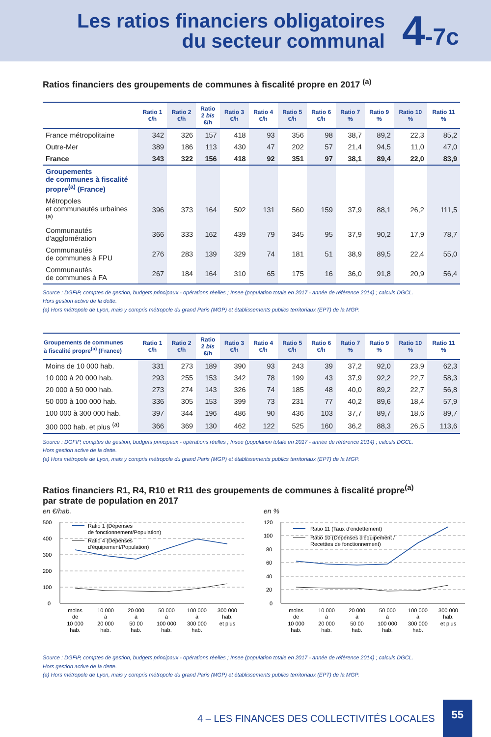Les ratios financiers obligatoires
du secteur communal
4-7c
Ratios financiers des groupements de communes à fiscalité propre en 2017 <sup>(a)</sup>
| | Ratio 1 €/h | Ratio 2 €/h | Ratio 2 bis €/h | Ratio 3 €/h | Ratio 4 €/h | Ratio 5 €/h | Ratio 6 €/h | Ratio 7 % | Ratio 9 % | Ratio 10 % | Ratio 11 % |
| --- | --- | --- | --- | --- | --- | --- | --- | --- | --- | --- | --- |
| France métropolitaine | 342 | 326 | 157 | 418 | 93 | 356 | 98 | 38,7 | 89,2 | 22,3 | 85,2 |
| Outre-Mer | 389 | 186 | 113 | 430 | 47 | 202 | 57 | 21,4 | 94,5 | 11,0 | 47,0 |
| France | 343 | 322 | 156 | 418 | 92 | 351 | 97 | 38,1 | 89,4 | 22,0 | 83,9 |
| Groupements de communes à fiscalité propre<sup>(a)</sup> (France) | | | | | | | | | | | |
| Métropoles et communautés urbaines <sup>(a)</sup> | 396 | 373 | 164 | 502 | 131 | 560 | 159 | 37,9 | 88,1 | 26,2 | 111,5 |
| Communautés d'agglomération | 366 | 333 | 162 | 439 | 79 | 345 | 95 | 37,9 | 90,2 | 17,9 | 78,7 |
| Communautés de communes à FPU | 276 | 283 | 139 | 329 | 74 | 181 | 51 | 38,9 | 89,5 | 22,4 | 55,0 |
| Communautés de communes à FA | 267 | 184 | 164 | 310 | 65 | 175 | 16 | 36,0 | 91,8 | 20,9 | 56,4 |
Source : DGFIP, comptes de gestion, budgets principaux - opérations réelles ; Insee (population totale en 2017 - année de référence 2014) ; calculs DGCL.
Hors gestion active de la dette.
(a) Hors métropole de Lyon, mais y compris métropole du grand Paris (MGP) et établissements publics territoriaux (EPT) de la MGP.
| Groupements de communes à fiscalité propre<sup>(a)</sup> (France) | Ratio 1 €/h | Ratio 2 €/h | Ratio 2 bis €/h | Ratio 3 €/h | Ratio 4 €/h | Ratio 5 €/h | Ratio 6 €/h | Ratio 7 % | Ratio 9 % | Ratio 10 % | Ratio 11 % |
| --- | --- | --- | --- | --- | --- | --- | --- | --- | --- | --- | --- |
| Moins de 10 000 hab. | 331 | 273 | 189 | 390 | 93 | 243 | 39 | 37,2 | 92,0 | 23,9 | 62,3 |
| 10 000 à 20 000 hab. | 293 | 255 | 153 | 342 | 78 | 199 | 43 | 37,9 | 92,2 | 22,7 | 58,3 |
| 20 000 à 50 000 hab. | 273 | 274 | 143 | 326 | 74 | 185 | 48 | 40,0 | 89,2 | 22,7 | 56,8 |
| 50 000 à 100 000 hab. | 336 | 305 | 153 | 399 | 73 | 231 | 77 | 40,2 | 89,6 | 18,4 | 57,9 |
| 100 000 à 300 000 hab. | 397 | 344 | 196 | 486 | 90 | 436 | 103 | 37,7 | 89,7 | 18,6 | 89,7 |
| 300 000 hab. et plus <sup>(a)</sup> | 366 | 369 | 130 | 462 | 122 | 525 | 160 | 36,2 | 88,3 | 26,5 | 113,6 |
Source : DGFIP, comptes de gestion, budgets principaux - opérations réelles ; Insee (population totale en 2017 - année de référence 2014) ; calculs DGCL.
Hors gestion active de la dette.
(a) Hors métropole de Lyon, mais y compris métropole du grand Paris (MGP) et établissements publics territoriaux (EPT) de la MGP.
Ratios financiers R1, R4, R10 et R11 des groupements de communes à fiscalité propre<sup>(a)</sup>
par strate de population en 2017
en €/hab.
500
400
300
200
100
0
Ratio 1 (Dépenses
de fonctionnement/Population)
Ratio 4 (Dépenses
d'équipement/Population)
moins
de
10 000
hab.
10 000
à
20 000
hab.
20 000
à
50 00
hab.
50 000
à
100 000
hab.
100 000
à
300 000
hab.
300 000
hab.
et plus
en %
120
100
80
60
40
20
0
Ratio 11 (Taux d'endettement)
Ratio 10 (Dépenses d'équipement /
Recetttes de fonctionnement)
moins
de
10 000
hab.
10 000
à
20 000
hab.
20 000
à
50 00
hab.
50 000
à
100 000
hab.
100 000
à
300 000
hab.
300 000
hab.
et plus
Source : DGFIP, comptes de gestion, budgets principaux - opérations réelles ; Insee (population totale en 2017 - année de référence 2014) ; calculs DGCL.
Hors gestion active de la dette.
(a) Hors métropole de Lyon, mais y compris métropole du grand Paris (MGP) et établissements publics territoriaux (EPT) de la MGP.
4 – LES FINANCES DES COLLECTIVITÉS LOCALES 55